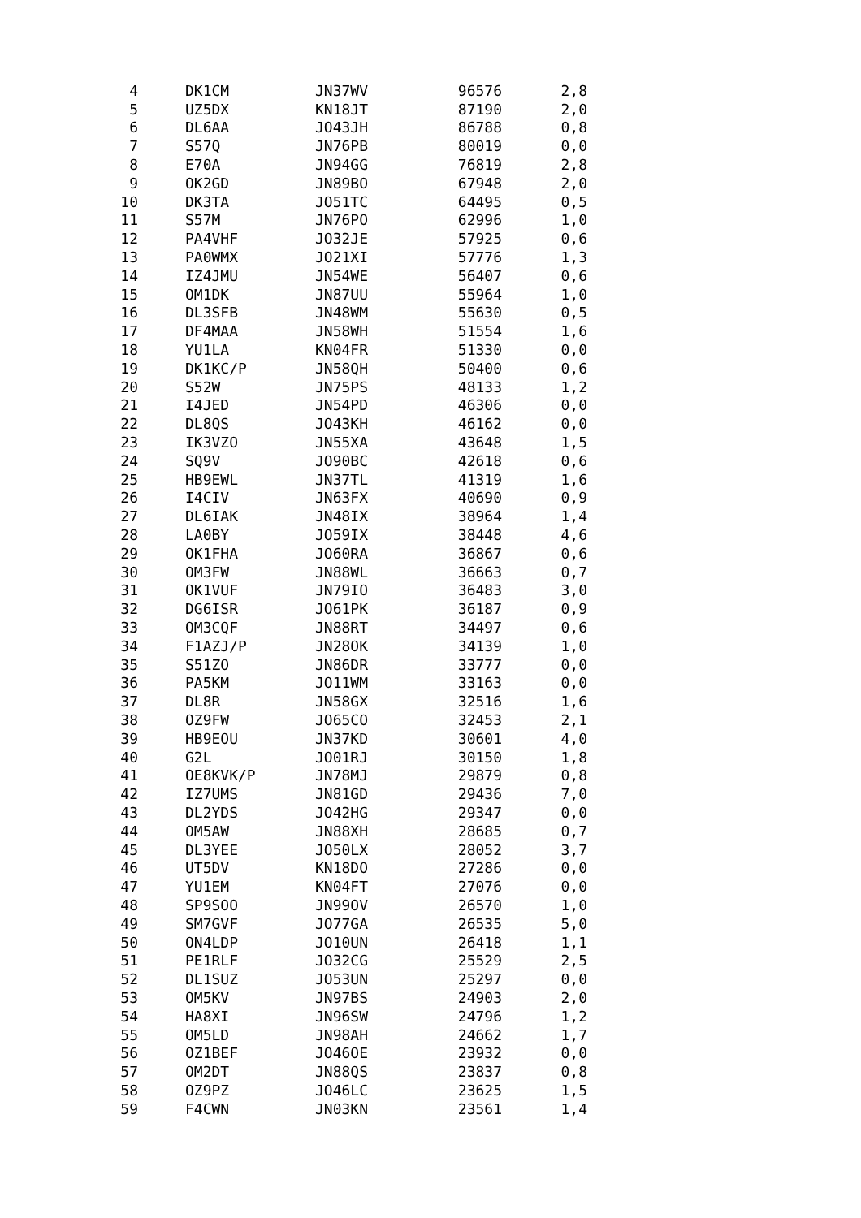| 4 | DK1CM | JN37WV | 96576 | 2,8 |
| 5 | UZ5DX | KN18JT | 87190 | 2,0 |
| 6 | DL6AA | JO43JH | 86788 | 0,8 |
| 7 | S57Q | JN76PB | 80019 | 0,0 |
| 8 | E70A | JN94GG | 76819 | 2,8 |
| 9 | OK2GD | JN89BO | 67948 | 2,0 |
| 10 | DK3TA | JO51TC | 64495 | 0,5 |
| 11 | S57M | JN76PO | 62996 | 1,0 |
| 12 | PA4VHF | JO32JE | 57925 | 0,6 |
| 13 | PA0WMX | JO21XI | 57776 | 1,3 |
| 14 | IZ4JMU | JN54WE | 56407 | 0,6 |
| 15 | OM1DK | JN87UU | 55964 | 1,0 |
| 16 | DL3SFB | JN48WM | 55630 | 0,5 |
| 17 | DF4MAA | JN58WH | 51554 | 1,6 |
| 18 | YU1LA | KN04FR | 51330 | 0,0 |
| 19 | DK1KC/P | JN58QH | 50400 | 0,6 |
| 20 | S52W | JN75PS | 48133 | 1,2 |
| 21 | I4JED | JN54PD | 46306 | 0,0 |
| 22 | DL8QS | JO43KH | 46162 | 0,0 |
| 23 | IK3VZO | JN55XA | 43648 | 1,5 |
| 24 | SQ9V | JO90BC | 42618 | 0,6 |
| 25 | HB9EWL | JN37TL | 41319 | 1,6 |
| 26 | I4CIV | JN63FX | 40690 | 0,9 |
| 27 | DL6IAK | JN48IX | 38964 | 1,4 |
| 28 | LA0BY | JO59IX | 38448 | 4,6 |
| 29 | OK1FHA | JO60RA | 36867 | 0,6 |
| 30 | OM3FW | JN88WL | 36663 | 0,7 |
| 31 | OK1VUF | JN79IO | 36483 | 3,0 |
| 32 | DG6ISR | JO61PK | 36187 | 0,9 |
| 33 | OM3CQF | JN88RT | 34497 | 0,6 |
| 34 | F1AZJ/P | JN28OK | 34139 | 1,0 |
| 35 | S51ZO | JN86DR | 33777 | 0,0 |
| 36 | PA5KM | JO11WM | 33163 | 0,0 |
| 37 | DL8R | JN58GX | 32516 | 1,6 |
| 38 | OZ9FW | JO65CO | 32453 | 2,1 |
| 39 | HB9EOU | JN37KD | 30601 | 4,0 |
| 40 | G2L | JO01RJ | 30150 | 1,8 |
| 41 | OE8KVK/P | JN78MJ | 29879 | 0,8 |
| 42 | IZ7UMS | JN81GD | 29436 | 7,0 |
| 43 | DL2YDS | JO42HG | 29347 | 0,0 |
| 44 | OM5AW | JN88XH | 28685 | 0,7 |
| 45 | DL3YEE | JO50LX | 28052 | 3,7 |
| 46 | UT5DV | KN18DO | 27286 | 0,0 |
| 47 | YU1EM | KN04FT | 27076 | 0,0 |
| 48 | SP9SOO | JN99OV | 26570 | 1,0 |
| 49 | SM7GVF | JO77GA | 26535 | 5,0 |
| 50 | ON4LDP | JO10UN | 26418 | 1,1 |
| 51 | PE1RLF | JO32CG | 25529 | 2,5 |
| 52 | DL1SUZ | JO53UN | 25297 | 0,0 |
| 53 | OM5KV | JN97BS | 24903 | 2,0 |
| 54 | HA8XI | JN96SW | 24796 | 1,2 |
| 55 | OM5LD | JN98AH | 24662 | 1,7 |
| 56 | OZ1BEF | JO46OE | 23932 | 0,0 |
| 57 | OM2DT | JN88QS | 23837 | 0,8 |
| 58 | OZ9PZ | JO46LC | 23625 | 1,5 |
| 59 | F4CWN | JN03KN | 23561 | 1,4 |